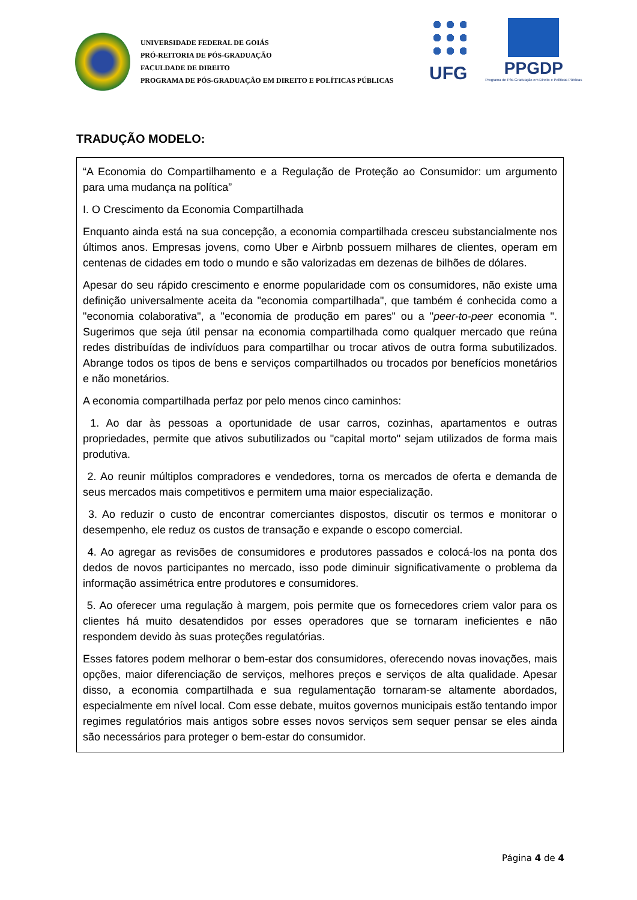UNIVERSIDADE FEDERAL DE GOIÁS
PRÓ-REITORIA DE PÓS-GRADUAÇÃO
FACULDADE DE DIREITO
PROGRAMA DE PÓS-GRADUAÇÃO EM DIREITO E POLÍTICAS PÚBLICAS
UFG PPGDP
Programa de Pós-Graduação em Direito e Políticas Públicas
TRADUÇÃO MODELO:
“A Economia do Compartilhamento e a Regulação de Proteção ao Consumidor: um argumento para uma mudança na política”
I. O Crescimento da Economia Compartilhada
Enquanto ainda está na sua concepção, a economia compartilhada cresceu substancialmente nos últimos anos. Empresas jovens, como Uber e Airbnb possuem milhares de clientes, operam em centenas de cidades em todo o mundo e são valorizadas em dezenas de bilhões de dólares.
Apesar do seu rápido crescimento e enorme popularidade com os consumidores, não existe uma definição universalmente aceita da "economia compartilhada", que também é conhecida como a "economia colaborativa", a "economia de produção em pares" ou a "peer-to-peer economia ". Sugerimos que seja útil pensar na economia compartilhada como qualquer mercado que reúna redes distribuídas de indivíduos para compartilhar ou trocar ativos de outra forma subutilizados. Abrange todos os tipos de bens e serviços compartilhados ou trocados por benefícios monetários e não monetários.
A economia compartilhada perfaz por pelo menos cinco caminhos:
1. Ao dar às pessoas a oportunidade de usar carros, cozinhas, apartamentos e outras propriedades, permite que ativos subutilizados ou "capital morto" sejam utilizados de forma mais produtiva.
2. Ao reunir múltiplos compradores e vendedores, torna os mercados de oferta e demanda de seus mercados mais competitivos e permitem uma maior especialização.
3. Ao reduzir o custo de encontrar comerciantes dispostos, discutir os termos e monitorar o desempenho, ele reduz os custos de transação e expande o escopo comercial.
4. Ao agregar as revisões de consumidores e produtores passados e colocá-los na ponta dos dedos de novos participantes no mercado, isso pode diminuir significativamente o problema da informação assimétrica entre produtores e consumidores.
5. Ao oferecer uma regulação à margem, pois permite que os fornecedores criem valor para os clientes há muito desatendidos por esses operadores que se tornaram ineficientes e não respondem devido às suas proteções regulatórias.
Esses fatores podem melhorar o bem-estar dos consumidores, oferecendo novas inovações, mais opções, maior diferenciação de serviços, melhores preços e serviços de alta qualidade. Apesar disso, a economia compartilhada e sua regulamentação tornaram-se altamente abordados, especialmente em nível local. Com esse debate, muitos governos municipais estão tentando impor regimes regulatórios mais antigos sobre esses novos serviços sem sequer pensar se eles ainda são necessários para proteger o bem-estar do consumidor.
Página 4 de 4